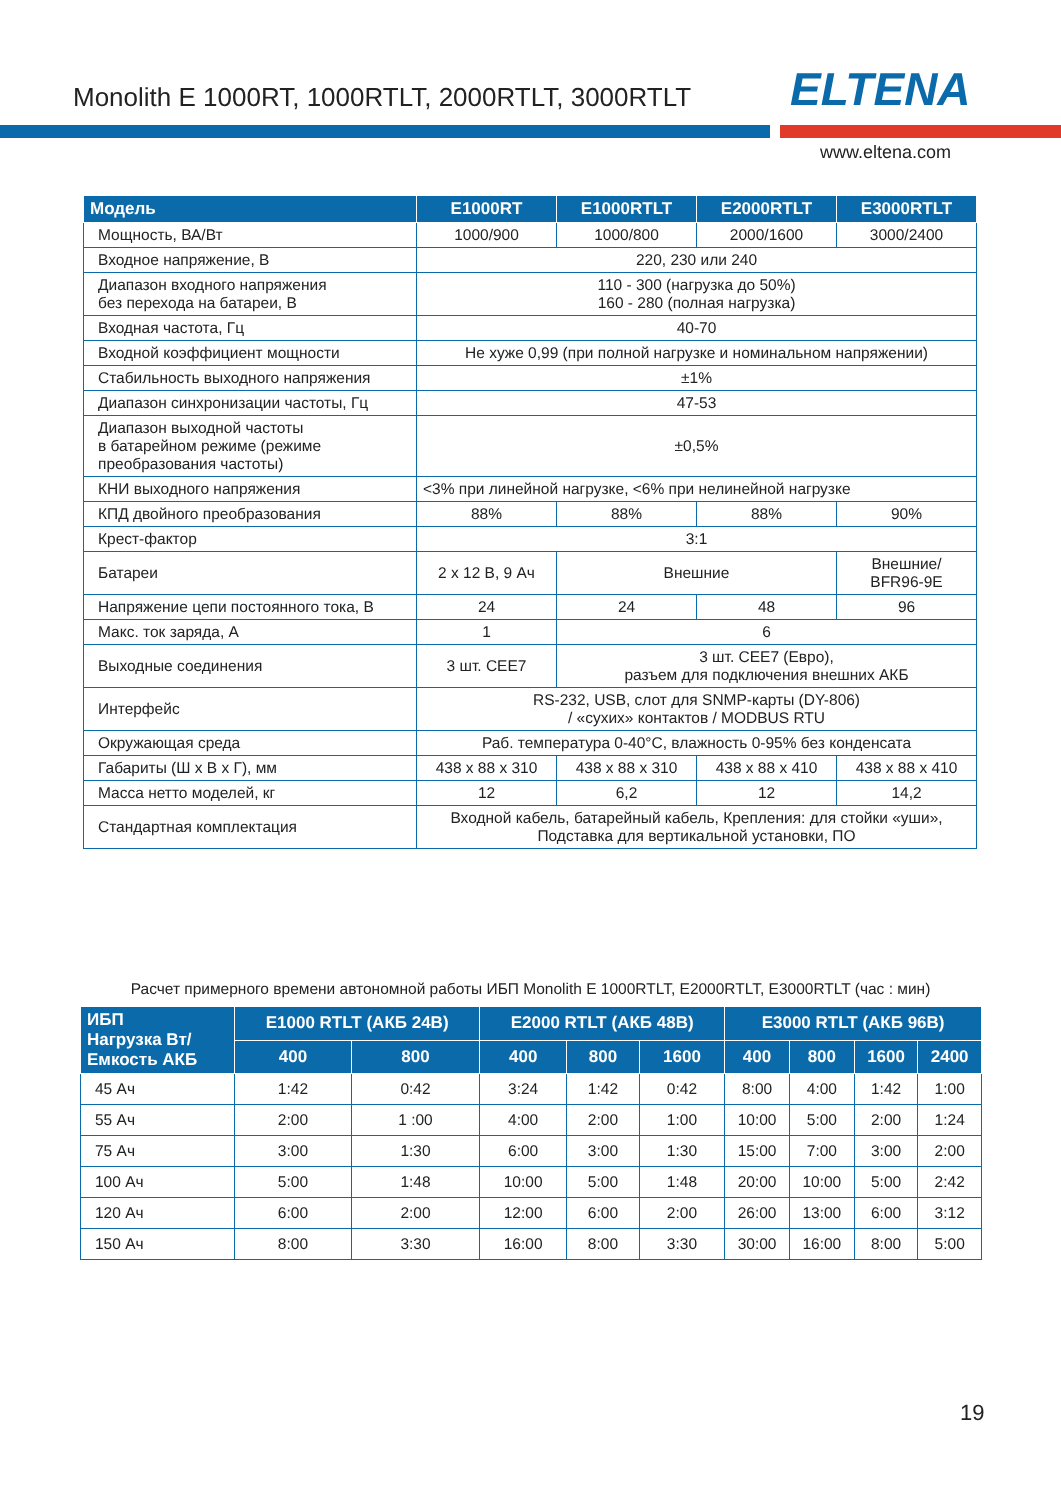Monolith E 1000RT, 1000RTLT, 2000RTLT, 3000RTLT
ELTENA
www.eltena.com
| Модель | E1000RT | E1000RTLT | E2000RTLT | E3000RTLT |
| --- | --- | --- | --- | --- |
| Мощность, ВА/Вт | 1000/900 | 1000/800 | 2000/1600 | 3000/2400 |
| Входное напряжение, В | 220, 230 или 240 | | | |
| Диапазон входного напряжения без перехода на батареи, В | 110 - 300 (нагрузка до 50%) 160 - 280 (полная нагрузка) | | | |
| Входная частота, Гц | 40-70 | | | |
| Входной коэффициент мощности | Не хуже 0,99 (при полной нагрузке и номинальном напряжении) | | | |
| Стабильность выходного напряжения | ±1% | | | |
| Диапазон синхронизации частоты, Гц | 47-53 | | | |
| Диапазон выходной частоты в батарейном режиме (режиме преобразования частоты) | ±0,5% | | | |
| КНИ выходного напряжения | <3% при линейной нагрузке, <6% при нелинейной нагрузке | | | |
| КПД двойного преобразования | 88% | 88% | 88% | 90% |
| Крест-фактор | 3:1 | | | |
| Батареи | 2 x 12 В, 9 Ач | Внешние | | Внешние/ BFR96-9E |
| Напряжение цепи постоянного тока, В | 24 | 24 | 48 | 96 |
| Макс. ток заряда, А | 1 | 6 | | |
| Выходные соединения | 3 шт. CEE7 | 3 шт. CEE7 (Евро), разъем для подключения внешних АКБ | | |
| Интерфейс | RS-232, USB, слот для SNMP-карты (DY-806) / «сухих» контактов / MODBUS RTU | | | |
| Окружающая среда | Раб. температура 0-40°C, влажность 0-95% без конденсата | | | |
| Габариты (Ш х В х Г), мм | 438 x 88 x 310 | 438 x 88 x 310 | 438 x 88 x 410 | 438 x 88 x 410 |
| Масса нетто моделей, кг | 12 | 6,2 | 12 | 14,2 |
| Стандартная комплектация | Входной кабель, батарейный кабель, Крепления: для стойки «уши», Подставка для вертикальной установки, ПО | | | |
Расчет примерного времени автономной работы ИБП Monolith E 1000RTLT, E2000RTLT, E3000RTLT (час : мин)
| ИБП Нагрузка Вт/ Емкость АКБ | E1000 RTLT (АКБ 24В) | | E2000 RTLT (АКБ 48В) | | | E3000 RTLT (АКБ 96В) | | | |
| --- | --- | --- | --- | --- | --- | --- | --- | --- | --- |
| | 400 | 800 | 400 | 800 | 1600 | 400 | 800 | 1600 | 2400 |
| 45 Ач | 1:42 | 0:42 | 3:24 | 1:42 | 0:42 | 8:00 | 4:00 | 1:42 | 1:00 |
| 55 Ач | 2:00 | 1 :00 | 4:00 | 2:00 | 1:00 | 10:00 | 5:00 | 2:00 | 1:24 |
| 75 Ач | 3:00 | 1:30 | 6:00 | 3:00 | 1:30 | 15:00 | 7:00 | 3:00 | 2:00 |
| 100 Ач | 5:00 | 1:48 | 10:00 | 5:00 | 1:48 | 20:00 | 10:00 | 5:00 | 2:42 |
| 120 Ач | 6:00 | 2:00 | 12:00 | 6:00 | 2:00 | 26:00 | 13:00 | 6:00 | 3:12 |
| 150 Ач | 8:00 | 3:30 | 16:00 | 8:00 | 3:30 | 30:00 | 16:00 | 8:00 | 5:00 |
19